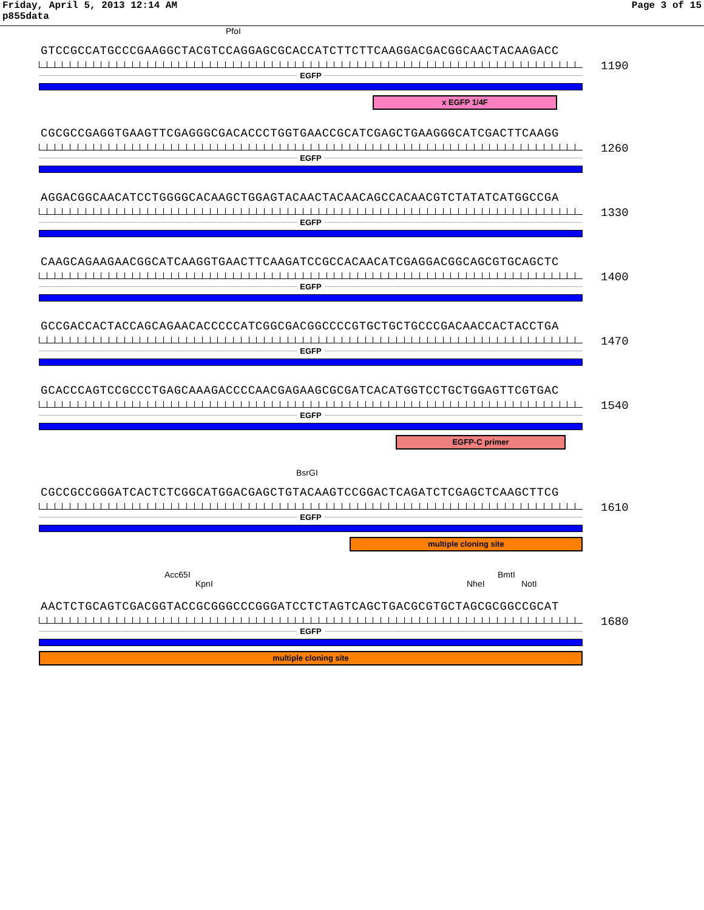Friday, April 5, 2013 12:14 AM
p855data
Page 3 of 15
PfoI
GTCCGCCATGCCCGAAGGCTACGTCCAGGAGCGCACCATCTTCTTCAAGGACGACGGCAACTACAAGACC
1190
EGFP
x EGFP 1/4F
CGCGCCGAGGTGAAGTTCGAGGGCGACACCCTGGTGAACCGCATCGAGCTGAAGGGCATCGACTTCAAGG
1260
EGFP
AGGACGGCAACATCCTGGGGCACAAGCTGGAGTACAACTACAACAGCCACAACGTCTATATCATGGCCGA
1330
EGFP
CAAGCAGAAGAACGGCATCAAGGTGAACTTCAAGATCCGCCACAACATCGAGGACGGCAGCGTGCAGCTC
1400
EGFP
GCCGACCACTACCAGCAGAACACCCCCATCGGCGACGGCCCCGTGCTGCTGCCCGACAACCACTACCTGA
1470
EGFP
GCACCCAGTCCGCCCTGAGCAAAGACCCCAACGAGAAGCGCGATCACATGGTCCTGCTGGAGTTCGTGAC
1540
EGFP
EGFP-C primer
BsrGI
CGCCGCCGGGATCACTCTCGGCATGGACGAGCTGTACAAGTCCGGACTCAGATCTCGAGCTCAAGCTTCG
1610
EGFP
multiple cloning site
Acc65I
KpnI NheI
BmtI
NotI
AACTCTGCAGTCGACGGTACCGCGGGCCCGGGATCCTCTAGTCAGCTGACGCGTGCTAGCGCGGCCGCAT
1680
EGFP
multiple cloning site